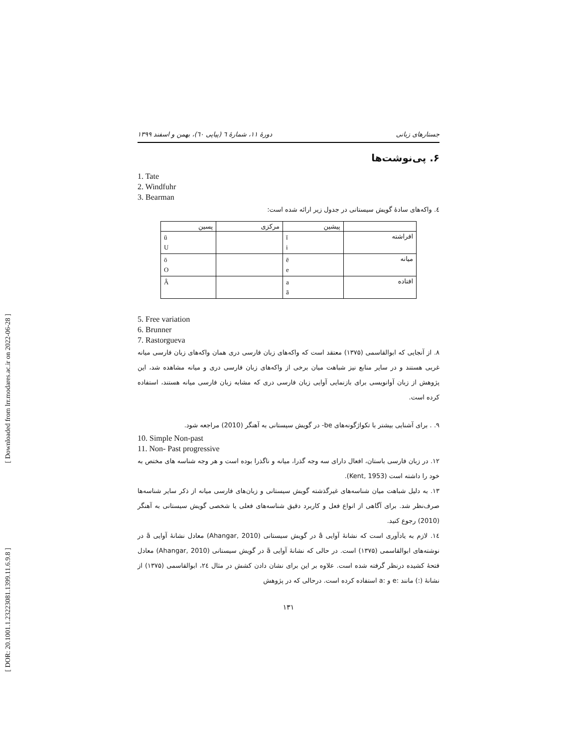جستارهای زبانی دورهٔ ۱۱، شمارهٔ ٦ (پیاپی ٦٠)، بهمن و اسفند ۱۳۹۹
۶. پی‌نوشت‌ها
1. Tate
2. Windfuhr
3. Bearman
٤. واکه‌های سادهٔ گویش سیستانی در جدول زیر ارائه شده است:
| | پیشین | مرکزی | پسین |
| --- | --- | --- | --- |
| افراشته | ī i | | ū U |
| میانه | ē e | | ō O |
| افتاده | a ā | | Â |
5. Free variation
6. Brunner
7. Rastorgueva
۸. از آنجایی که ابوالقاسمی (۱۳۷۵) معتقد است که واکه‌های زبان فارسی دری همان واکه‌های زبان فارسی میانه غربی هستند و در سایر منابع نیز شباهت میان برخی از واکه‌های زبان فارسی دری و میانه مشاهده شد، این پژوهش از زبان آوانویسی برای بازنمایی آوایی زبان فارسی دری که مشابه زبان فارسی میانه هستند، استفاده کرده است.
۹. . برای آشنایی بیشتر با تکواژگونه‌های be- در گویش سیستانی به آهنگر (2010) مراجعه شود.
10. Simple Non-past
11. Non- Past progressive
۱۲. در زبان فارسی باستان، افعال دارای سه وجه گذرا، میانه و ناگذرا بوده است و هر وجه شناسه های مختص به خود را داشته است (Kent, 1953).
۱۳. به دلیل شباهت میان شناسه‌های غیرگذشته گویش سیستانی و زبان‌های فارسی میانه از ذکر سایر شناسه‌ها صرف‌نظر شد. برای آگاهی از انواع فعل و کاربرد دقیق شناسه‌های فعلی یا شخصی گویش سیستانی به آهنگر (2010) رجوع کنید.
۱٤. لازم به یادآوری است که نشانهٔ آوایی â در گویش سیستانی (Ahangar, 2010) معادل نشانهٔ آوایی ā در نوشته‌های ابوالقاسمی (۱۳۷۵) است. در حالی که نشانهٔ آوایی ā در گویش سیستانی (Ahangar, 2010) معادل فتحهٔ کشیده درنظر گرفته شده است. علاوه بر این برای نشان دادن کشش در مثال ۲٤، ابوالقاسمی (۱۳۷۵) از نشانهٔ (:) مانند :e و :a استفاده کرده است. درحالی که در پژوهش
۱۳۱
[ Downloaded from lrr.modares.ac.ir on 2022-06-28 ]
[ DOR: 20.1001.1.23223081.1399.11.6.9.8 ]